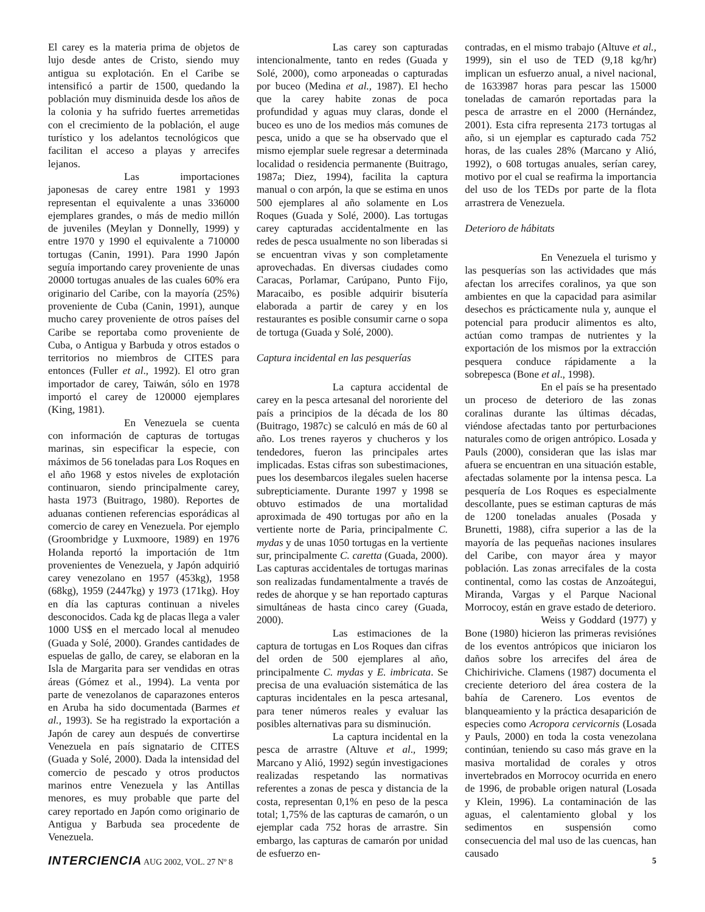El carey es la materia prima de objetos de lujo desde antes de Cristo, siendo muy antigua su explotación. En el Caribe se intensificó a partir de 1500, quedando la población muy disminuida desde los años de la colonia y ha sufrido fuertes arremetidas con el crecimiento de la población, el auge turístico y los adelantos tecnológicos que facilitan el acceso a playas y arrecifes lejanos.
Las importaciones japonesas de carey entre 1981 y 1993 representan el equivalente a unas 336000 ejemplares grandes, o más de medio millón de juveniles (Meylan y Donnelly, 1999) y entre 1970 y 1990 el equivalente a 710000 tortugas (Canin, 1991). Para 1990 Japón seguía importando carey proveniente de unas 20000 tortugas anuales de las cuales 60% era originario del Caribe, con la mayoría (25%) proveniente de Cuba (Canin, 1991), aunque mucho carey proveniente de otros países del Caribe se reportaba como proveniente de Cuba, o Antigua y Barbuda y otros estados o territorios no miembros de CITES para entonces (Fuller et al., 1992). El otro gran importador de carey, Taiwán, sólo en 1978 importó el carey de 120000 ejemplares (King, 1981).
En Venezuela se cuenta con información de capturas de tortugas marinas, sin especificar la especie, con máximos de 56 toneladas para Los Roques en el año 1968 y estos niveles de explotación continuaron, siendo principalmente carey, hasta 1973 (Buitrago, 1980). Reportes de aduanas contienen referencias esporádicas al comercio de carey en Venezuela. Por ejemplo (Groombridge y Luxmoore, 1989) en 1976 Holanda reportó la importación de 1tm provenientes de Venezuela, y Japón adquirió carey venezolano en 1957 (453kg), 1958 (68kg), 1959 (2447kg) y 1973 (171kg). Hoy en día las capturas continuan a niveles desconocidos. Cada kg de placas llega a valer 1000 US$ en el mercado local al menudeo (Guada y Solé, 2000). Grandes cantidades de espuelas de gallo, de carey, se elaboran en la Isla de Margarita para ser vendidas en otras áreas (Gómez et al., 1994). La venta por parte de venezolanos de caparazones enteros en Aruba ha sido documentada (Barmes et al., 1993). Se ha registrado la exportación a Japón de carey aun después de convertirse Venezuela en país signatario de CITES (Guada y Solé, 2000). Dada la intensidad del comercio de pescado y otros productos marinos entre Venezuela y las Antillas menores, es muy probable que parte del carey reportado en Japón como originario de Antigua y Barbuda sea procedente de Venezuela.
Las carey son capturadas intencionalmente, tanto en redes (Guada y Solé, 2000), como arponeadas o capturadas por buceo (Medina et al., 1987). El hecho que la carey habite zonas de poca profundidad y aguas muy claras, donde el buceo es uno de los medios más comunes de pesca, unido a que se ha observado que el mismo ejemplar suele regresar a determinada localidad o residencia permanente (Buitrago, 1987a; Diez, 1994), facilita la captura manual o con arpón, la que se estima en unos 500 ejemplares al año solamente en Los Roques (Guada y Solé, 2000). Las tortugas carey capturadas accidentalmente en las redes de pesca usualmente no son liberadas si se encuentran vivas y son completamente aprovechadas. En diversas ciudades como Caracas, Porlamar, Carúpano, Punto Fijo, Maracaibo, es posible adquirir bisutería elaborada a partir de carey y en los restaurantes es posible consumir carne o sopa de tortuga (Guada y Solé, 2000).
Captura incidental en las pesquerías
La captura accidental de carey en la pesca artesanal del nororiente del país a principios de la década de los 80 (Buitrago, 1987c) se calculó en más de 60 al año. Los trenes rayeros y chucheros y los tendedores, fueron las principales artes implicadas. Estas cifras son subestimaciones, pues los desembarcos ilegales suelen hacerse subrepticiamente. Durante 1997 y 1998 se obtuvo estimados de una mortalidad aproximada de 490 tortugas por año en la vertiente norte de Paria, principalmente C. mydas y de unas 1050 tortugas en la vertiente sur, principalmente C. caretta (Guada, 2000). Las capturas accidentales de tortugas marinas son realizadas fundamentalmente a través de redes de ahorque y se han reportado capturas simultáneas de hasta cinco carey (Guada, 2000).
Las estimaciones de la captura de tortugas en Los Roques dan cifras del orden de 500 ejemplares al año, principalmente C. mydas y E. imbricata. Se precisa de una evaluación sistemática de las capturas incidentales en la pesca artesanal, para tener números reales y evaluar las posibles alternativas para su disminución.
La captura incidental en la pesca de arrastre (Altuve et al., 1999; Marcano y Alió, 1992) según investigaciones realizadas respetando las normativas referentes a zonas de pesca y distancia de la costa, representan 0,1% en peso de la pesca total; 1,75% de las capturas de camarón, o un ejemplar cada 752 horas de arrastre. Sin embargo, las capturas de camarón por unidad de esfuerzo en-
contradas, en el mismo trabajo (Altuve et al., 1999), sin el uso de TED (9,18 kg/hr) implican un esfuerzo anual, a nivel nacional, de 1633987 horas para pescar las 15000 toneladas de camarón reportadas para la pesca de arrastre en el 2000 (Hernández, 2001). Esta cifra representa 2173 tortugas al año, si un ejemplar es capturado cada 752 horas, de las cuales 28% (Marcano y Alió, 1992), o 608 tortugas anuales, serían carey, motivo por el cual se reafirma la importancia del uso de los TEDs por parte de la flota arrastrera de Venezuela.
Deterioro de hábitats
En Venezuela el turismo y las pesquerías son las actividades que más afectan los arrecifes coralinos, ya que son ambientes en que la capacidad para asimilar desechos es prácticamente nula y, aunque el potencial para producir alimentos es alto, actúan como trampas de nutrientes y la exportación de los mismos por la extracción pesquera conduce rápidamente a la sobrepesca (Bone et al., 1998).
En el país se ha presentado un proceso de deterioro de las zonas coralinas durante las últimas décadas, viéndose afectadas tanto por perturbaciones naturales como de origen antrópico. Losada y Pauls (2000), consideran que las islas mar afuera se encuentran en una situación estable, afectadas solamente por la intensa pesca. La pesquería de Los Roques es especialmente descollante, pues se estiman capturas de más de 1200 toneladas anuales (Posada y Brunetti, 1988), cifra superior a las de la mayoría de las pequeñas naciones insulares del Caribe, con mayor área y mayor población. Las zonas arrecifales de la costa continental, como las costas de Anzoátegui, Miranda, Vargas y el Parque Nacional Morrocoy, están en grave estado de deterioro.
Weiss y Goddard (1977) y Bone (1980) hicieron las primeras revisiónes de los eventos antrópicos que iniciaron los daños sobre los arrecifes del área de Chichiriviche. Clamens (1987) documenta el creciente deterioro del área costera de la bahía de Carenero. Los eventos de blanqueamiento y la práctica desaparición de especies como Acropora cervicornis (Losada y Pauls, 2000) en toda la costa venezolana continúan, teniendo su caso más grave en la masiva mortalidad de corales y otros invertebrados en Morrocoy ocurrida en enero de 1996, de probable origen natural (Losada y Klein, 1996). La contaminación de las aguas, el calentamiento global y los sedimentos en suspensión como consecuencia del mal uso de las cuencas, han causado
INTERCIENCIA AUG 2002, VOL. 27 Nº 8
5